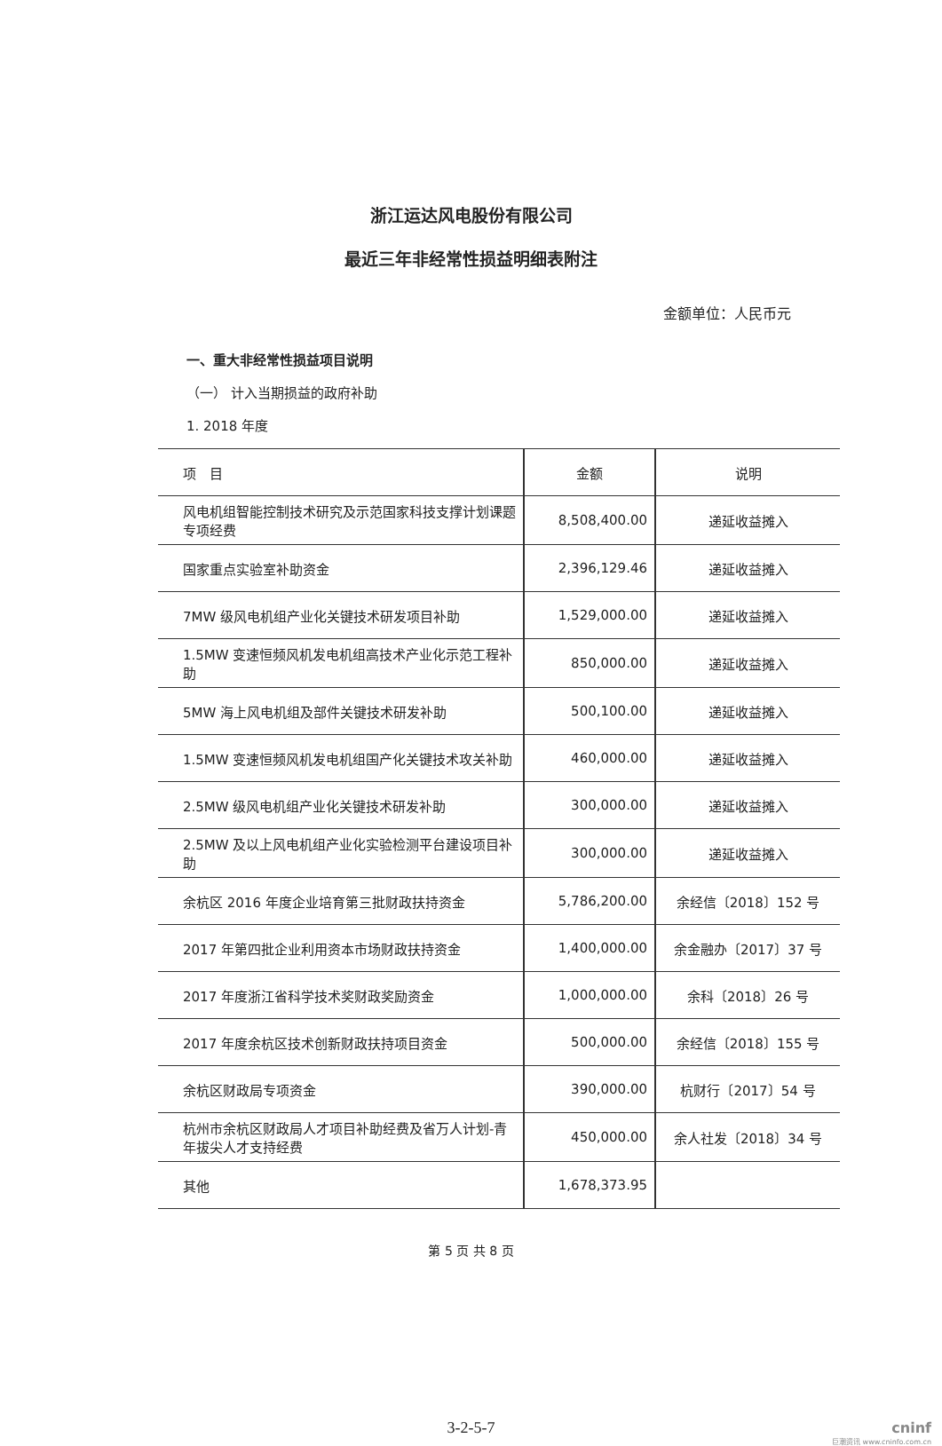浙江运达风电股份有限公司
最近三年非经常性损益明细表附注
金额单位：人民币元
一、重大非经常性损益项目说明
（一） 计入当期损益的政府补助
1. 2018 年度
| 项 目 | 金额 | 说明 |
| --- | --- | --- |
| 风电机组智能控制技术研究及示范国家科技支撑计划课题专项经费 | 8,508,400.00 | 递延收益摊入 |
| 国家重点实验室补助资金 | 2,396,129.46 | 递延收益摊入 |
| 7MW 级风电机组产业化关键技术研发项目补助 | 1,529,000.00 | 递延收益摊入 |
| 1.5MW 变速恒频风机发电机组高技术产业化示范工程补助 | 850,000.00 | 递延收益摊入 |
| 5MW 海上风电机组及部件关键技术研发补助 | 500,100.00 | 递延收益摊入 |
| 1.5MW 变速恒频风机发电机组国产化关键技术攻关补助 | 460,000.00 | 递延收益摊入 |
| 2.5MW 级风电机组产业化关键技术研发补助 | 300,000.00 | 递延收益摊入 |
| 2.5MW 及以上风电机组产业化实验检测平台建设项目补助 | 300,000.00 | 递延收益摊入 |
| 余杭区 2016 年度企业培育第三批财政扶持资金 | 5,786,200.00 | 余经信〔2018〕152 号 |
| 2017 年第四批企业利用资本市场财政扶持资金 | 1,400,000.00 | 余金融办〔2017〕37 号 |
| 2017 年度浙江省科学技术奖财政奖励资金 | 1,000,000.00 | 余科〔2018〕26 号 |
| 2017 年度余杭区技术创新财政扶持项目资金 | 500,000.00 | 余经信〔2018〕155 号 |
| 余杭区财政局专项资金 | 390,000.00 | 杭财行〔2017〕54 号 |
| 杭州市余杭区财政局人才项目补助经费及省万人计划-青年拔尖人才支持经费 | 450,000.00 | 余人社发〔2018〕34 号 |
| 其他 | 1,678,373.95 | |
第 5 页 共 8 页
3-2-5-7
cninf
巨潮资讯 www.cninfo.com.cn